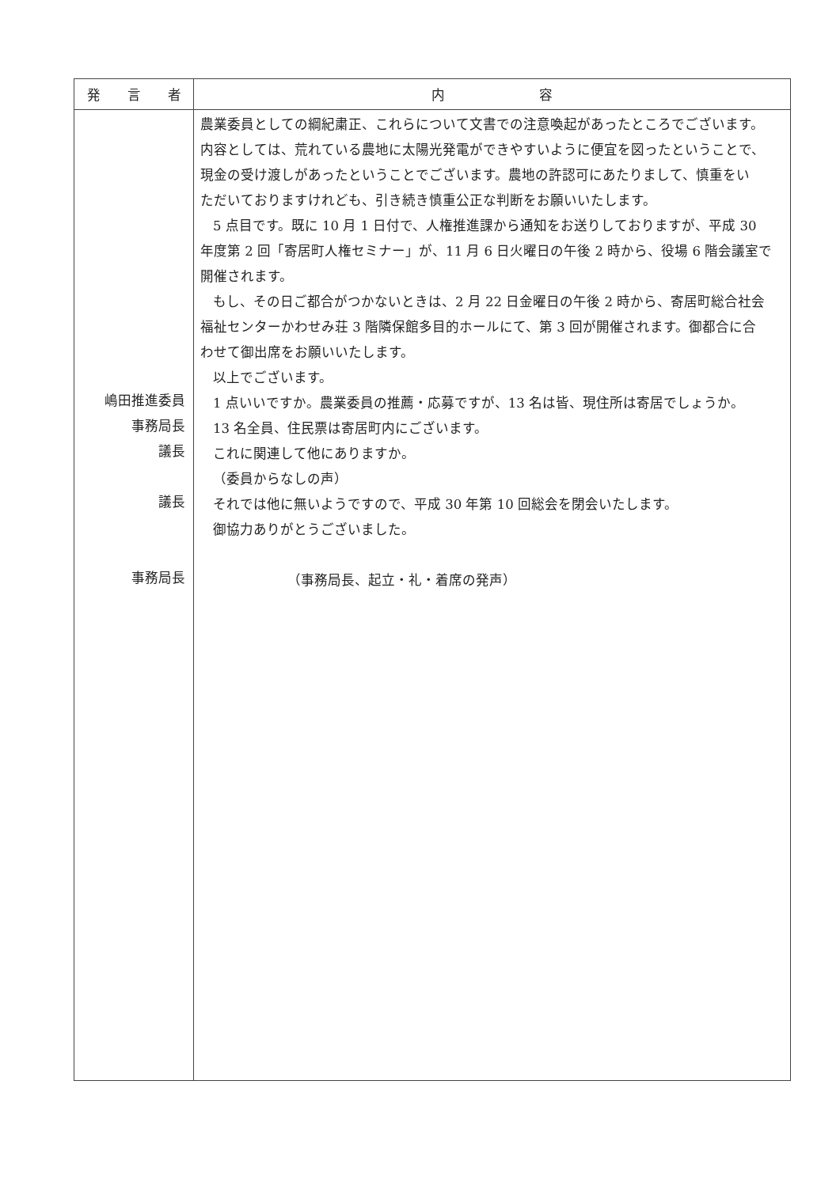| 発 言 者 | 内 容 |
| --- | --- |
| 嶋田推進委員 事務局長 議長 議長 事務局長 | 農業委員としての綱紀粛正、これらについて文書での注意喚起があったところでございます。 内容としては、荒れている農地に太陽光発電ができやすいように便宜を図ったということで、 現金の受け渡しがあったということでございます。農地の許認可にあたりまして、慎重をい ただいておりますけれども、引き続き慎重公正な判断をお願いいたします。 5 点目です。既に 10 月 1 日付で、人権推進課から通知をお送りしておりますが、平成 30 年度第 2 回「寄居町人権セミナー」が、11 月 6 日火曜日の午後 2 時から、役場 6 階会議室で 開催されます。 もし、その日ご都合がつかないときは、2 月 22 日金曜日の午後 2 時から、寄居町総合社会 福祉センターかわせみ荘 3 階隣保館多目的ホールにて、第 3 回が開催されます。御都合に合 わせて御出席をお願いいたします。 以上でございます。 1 点いいですか。農業委員の推薦・応募ですが、13 名は皆、現住所は寄居でしょうか。 13 名全員、住民票は寄居町内にございます。 これに関連して他にありますか。 （委員からなしの声） それでは他に無いようですので、平成 30 年第 10 回総会を閉会いたします。 御協力ありがとうございました。 （事務局長、起立・礼・着席の発声） |